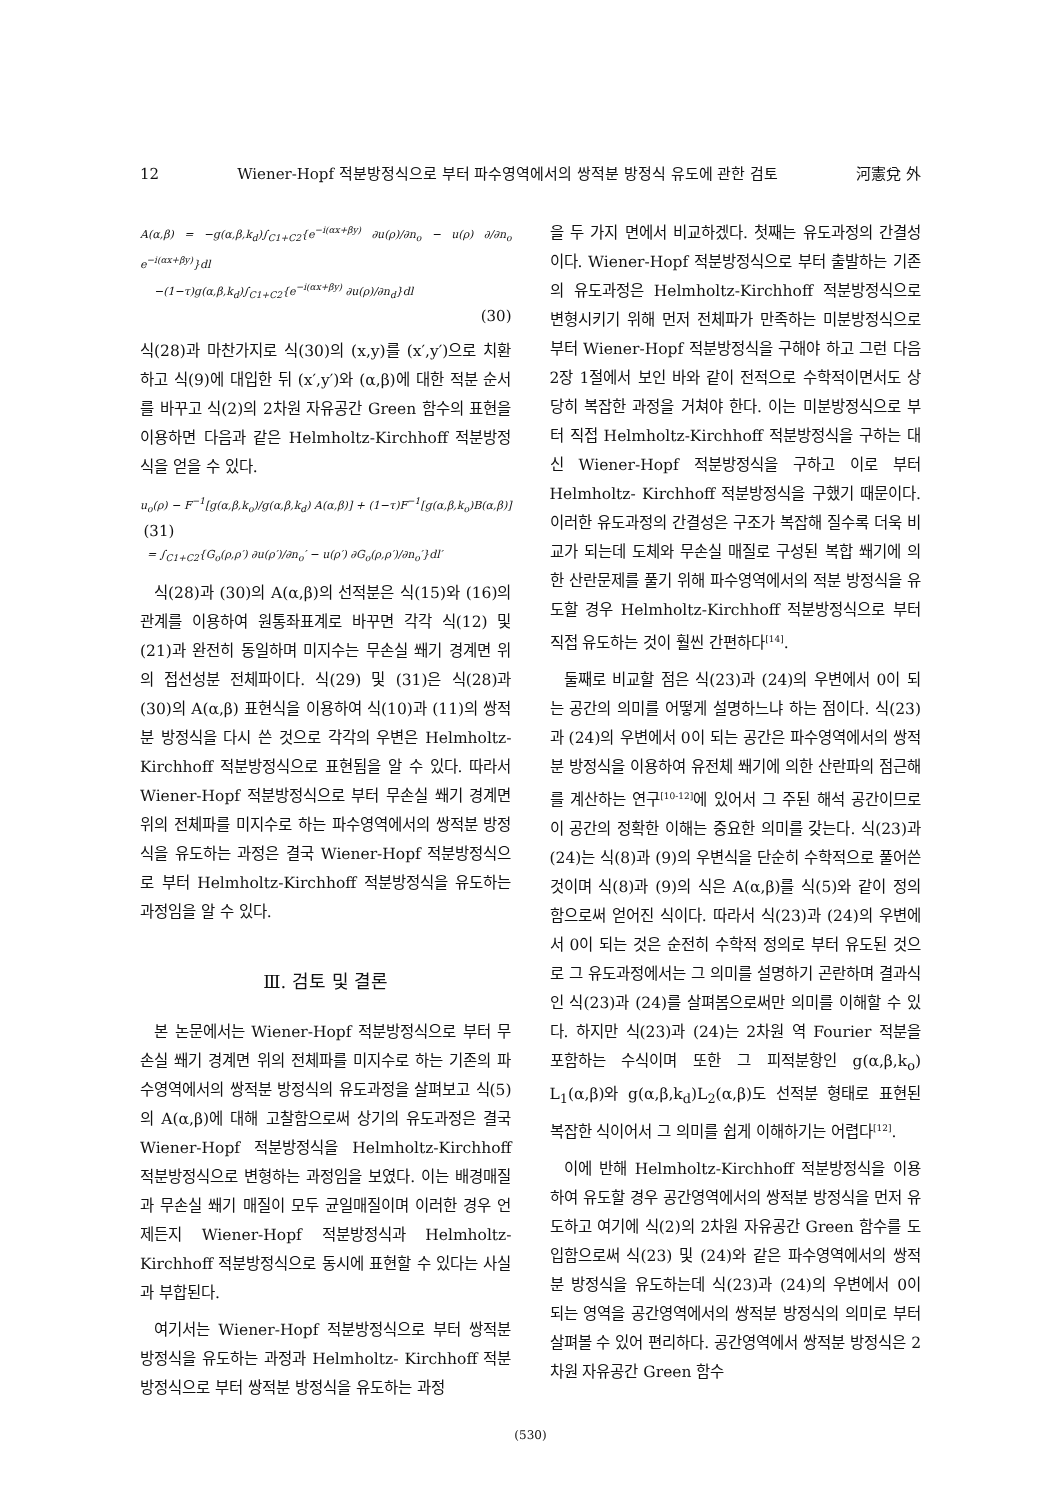12 Wiener-Hopf 적분방정식으로 부터 파수영역에서의 쌍적분 방정식 유도에 관한 검토 河憲兌 外
A(α,β) = −g(α,β,k<sub>d</sub>)∫<sub>C1+C2</sub>{e<sup>−i(αx+βy)</sup> ∂u(ρ)/∂n<sub>o</sub> − u(ρ) ∂/∂n<sub>o</sub> e<sup>−i(αx+βy)</sup>}dl
−(1−τ)g(α,β,k<sub>d</sub>)∫<sub>C1+C2</sub>{e<sup>−i(αx+βy)</sup> ∂u(ρ)/∂n<sub>d</sub>}dl
(30)
식(28)과 마찬가지로 식(30)의 (x,y)를 (x′,y′)으로 치환하고 식(9)에 대입한 뒤 (x′,y′)와 (α,β)에 대한 적분 순서를 바꾸고 식(2)의 2차원 자유공간 Green 함수의 표현을 이용하면 다음과 같은 Helmholtz-Kirchhoff 적분방정식을 얻을 수 있다.
u<sub>o</sub>(ρ) − F<sup>−1</sup>[g(α,β,k<sub>o</sub>)/g(α,β,k<sub>d</sub>) A(α,β)] + (1−τ)F<sup>−1</sup>[g(α,β,k<sub>o</sub>)B(α,β)] (31)
= ∫<sub>C1+C2</sub>{G<sub>o</sub>(ρ,ρ′) ∂u(ρ′)/∂n<sub>o</sub>′ − u(ρ′) ∂G<sub>o</sub>(ρ,ρ′)/∂n<sub>o</sub>′}dl′
식(28)과 (30)의 A(α,β)의 선적분은 식(15)와 (16)의 관계를 이용하여 원통좌표계로 바꾸면 각각 식(12) 및 (21)과 완전히 동일하며 미지수는 무손실 쐐기 경계면 위의 접선성분 전체파이다. 식(29) 및 (31)은 식(28)과 (30)의 A(α,β) 표현식을 이용하여 식(10)과 (11)의 쌍적분 방정식을 다시 쓴 것으로 각각의 우변은 Helmholtz-Kirchhoff 적분방정식으로 표현됨을 알 수 있다. 따라서 Wiener-Hopf 적분방정식으로 부터 무손실 쐐기 경계면 위의 전체파를 미지수로 하는 파수영역에서의 쌍적분 방정식을 유도하는 과정은 결국 Wiener-Hopf 적분방정식으로 부터 Helmholtz-Kirchhoff 적분방정식을 유도하는 과정임을 알 수 있다.
Ⅲ. 검토 및 결론
본 논문에서는 Wiener-Hopf 적분방정식으로 부터 무손실 쐐기 경계면 위의 전체파를 미지수로 하는 기존의 파수영역에서의 쌍적분 방정식의 유도과정을 살펴보고 식(5)의 A(α,β)에 대해 고찰함으로써 상기의 유도과정은 결국 Wiener-Hopf 적분방정식을 Helmholtz-Kirchhoff 적분방정식으로 변형하는 과정임을 보였다. 이는 배경매질과 무손실 쐐기 매질이 모두 균일매질이며 이러한 경우 언제든지 Wiener-Hopf 적분방정식과 Helmholtz-Kirchhoff 적분방정식으로 동시에 표현할 수 있다는 사실과 부합된다.
여기서는 Wiener-Hopf 적분방정식으로 부터 쌍적분 방정식을 유도하는 과정과 Helmholtz- Kirchhoff 적분방정식으로 부터 쌍적분 방정식을 유도하는 과정
을 두 가지 면에서 비교하겠다. 첫째는 유도과정의 간결성이다. Wiener-Hopf 적분방정식으로 부터 출발하는 기존의 유도과정은 Helmholtz-Kirchhoff 적분방정식으로 변형시키기 위해 먼저 전체파가 만족하는 미분방정식으로 부터 Wiener-Hopf 적분방정식을 구해야 하고 그런 다음 2장 1절에서 보인 바와 같이 전적으로 수학적이면서도 상당히 복잡한 과정을 거쳐야 한다. 이는 미분방정식으로 부터 직접 Helmholtz-Kirchhoff 적분방정식을 구하는 대신 Wiener-Hopf 적분방정식을 구하고 이로 부터 Helmholtz- Kirchhoff 적분방정식을 구했기 때문이다. 이러한 유도과정의 간결성은 구조가 복잡해 질수록 더욱 비교가 되는데 도체와 무손실 매질로 구성된 복합 쐐기에 의한 산란문제를 풀기 위해 파수영역에서의 적분 방정식을 유도할 경우 Helmholtz-Kirchhoff 적분방정식으로 부터 직접 유도하는 것이 훨씬 간편하다<sup>[14]</sup>.
둘째로 비교할 점은 식(23)과 (24)의 우변에서 0이 되는 공간의 의미를 어떻게 설명하느냐 하는 점이다. 식(23)과 (24)의 우변에서 0이 되는 공간은 파수영역에서의 쌍적분 방정식을 이용하여 유전체 쐐기에 의한 산란파의 점근해를 계산하는 연구<sup>[10-12]</sup>에 있어서 그 주된 해석 공간이므로 이 공간의 정확한 이해는 중요한 의미를 갖는다. 식(23)과 (24)는 식(8)과 (9)의 우변식을 단순히 수학적으로 풀어쓴 것이며 식(8)과 (9)의 식은 A(α,β)를 식(5)와 같이 정의함으로써 얻어진 식이다. 따라서 식(23)과 (24)의 우변에서 0이 되는 것은 순전히 수학적 정의로 부터 유도된 것으로 그 유도과정에서는 그 의미를 설명하기 곤란하며 결과식인 식(23)과 (24)를 살펴봄으로써만 의미를 이해할 수 있다. 하지만 식(23)과 (24)는 2차원 역 Fourier 적분을 포함하는 수식이며 또한 그 피적분항인 g(α,β,k<sub>o</sub>) L<sub>1</sub>(α,β)와 g(α,β,k<sub>d</sub>)L<sub>2</sub>(α,β)도 선적분 형태로 표현된 복잡한 식이어서 그 의미를 쉽게 이해하기는 어렵다<sup>[12]</sup>.
이에 반해 Helmholtz-Kirchhoff 적분방정식을 이용하여 유도할 경우 공간영역에서의 쌍적분 방정식을 먼저 유도하고 여기에 식(2)의 2차원 자유공간 Green 함수를 도입함으로써 식(23) 및 (24)와 같은 파수영역에서의 쌍적분 방정식을 유도하는데 식(23)과 (24)의 우변에서 0이 되는 영역을 공간영역에서의 쌍적분 방정식의 의미로 부터 살펴볼 수 있어 편리하다. 공간영역에서 쌍적분 방정식은 2차원 자유공간 Green 함수
(530)